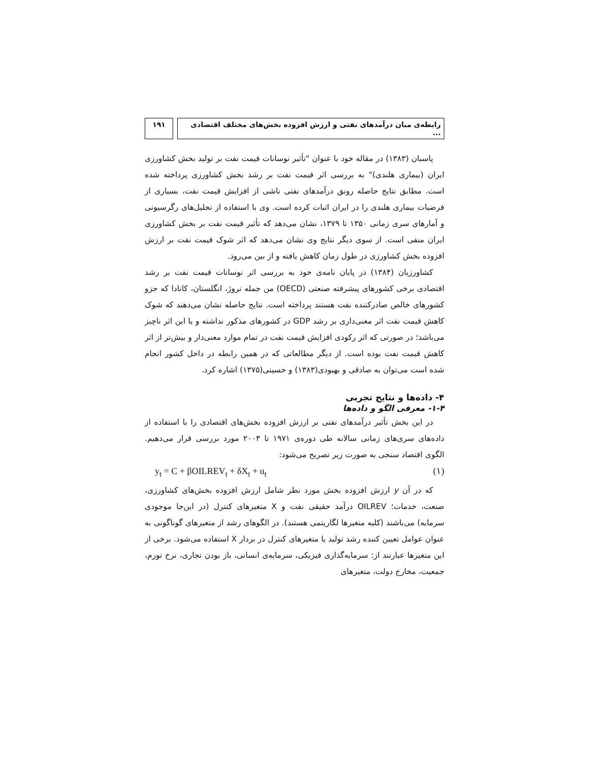رابطه‌ی میان درآمدهای نفتی و ارزش افزوده بخش‌های مختلف اقتصادی ...
۱۹۱
پاسبان (۱۳۸۳) در مقاله خود با عنوان "تأثیر نوسانات قیمت نفت بر تولید بخش کشاورزی ایران (بیماری هلندی)" به بررسی اثر قیمت نفت بر رشد بخش کشاورزی پرداخته شده است. مطابق نتایج حاصله رونق درآمدهای نفتی ناشی از افزایش قیمت نفت، بسیاری از فرضیات بیماری هلندی را در ایران اثبات کرده است. وی با استفاده از تحلیل‌های رگرسیونی و آمارهای سری زمانی ۱۳۵۰ تا ۱۳۷۹، نشان می‌دهد که تأثیر قیمت نفت بر بخش کشاورزی ایران منفی است. از سوی دیگر نتایج وی نشان می‌دهد که اثر شوک قیمت نفت بر ارزش افزوده بخش کشاورزی در طول زمان کاهش یافته و از بین می‌رود.
کشاورزیان (۱۳۸۴) در پایان نامه‌ی خود به بررسی اثر نوسانات قیمت نفت بر رشد اقتصادی برخی کشورهای پیشرفته صنعتی (OECD) من جمله نروژ، انگلستان، کانادا که جزو کشورهای خالص صادرکننده نفت هستند پرداخته است. نتایج حاصله نشان می‌دهند که شوک کاهش قیمت نفت اثر معنی‌داری بر رشد GDP در کشورهای مذکور نداشته و یا این اثر ناچیز می‌باشد؛ در صورتی که اثر رکودی افزایش قیمت نفت در تمام موارد معنی‌دار و بیش‌تر از اثر کاهش قیمت نفت بوده است. از دیگر مطالعاتی که در همین رابطه در داخل کشور انجام شده است می‌توان به صادقی و بهبودی(۱۳۸۳) و حسینی(۱۳۷۵) اشاره کرد.
۴- داده‌ها و نتایج تجربی
۱-۴- معرفی الگو و داده‌ها
در این بخش تأثیر درآمدهای نفتی بر ارزش افزوده بخش‌های اقتصادی را با استفاده از داده‌های سری‌های زمانی سالانه طی دوره‌ی ۱۹۷۱ تا ۲۰۰۳ مورد بررسی قرار می‌دهیم. الگوی اقتصاد سنجی به صورت زیر تصریح می‌شود:
y<sub>t</sub> = C + βOILREV<sub>t</sub> + δX<sub>t</sub> + u<sub>t</sub> (۱)
که در آن y ارزش افزوده بخش مورد نظر شامل ارزش افزوده بخش‌های کشاورزی، صنعت، خدمات؛ OILREV درآمد حقیقی نفت و X متغیرهای کنترل (در این‌جا موجودی سرمایه) می‌باشند (کلیه متغیرها لگاریتمی هستند). در الگوهای رشد از متغیرهای گوناگونی به عنوان عوامل تعیین کننده رشد تولید یا متغیرهای کنترل در بردار X استفاده می‌شود. برخی از این متغیرها عبارتند از: سرمایه‌گذاری فیزیکی، سرمایه‌ی انسانی، باز بودن تجاری، نرخ تورم، جمعیت، مخارج دولت، متغیرهای